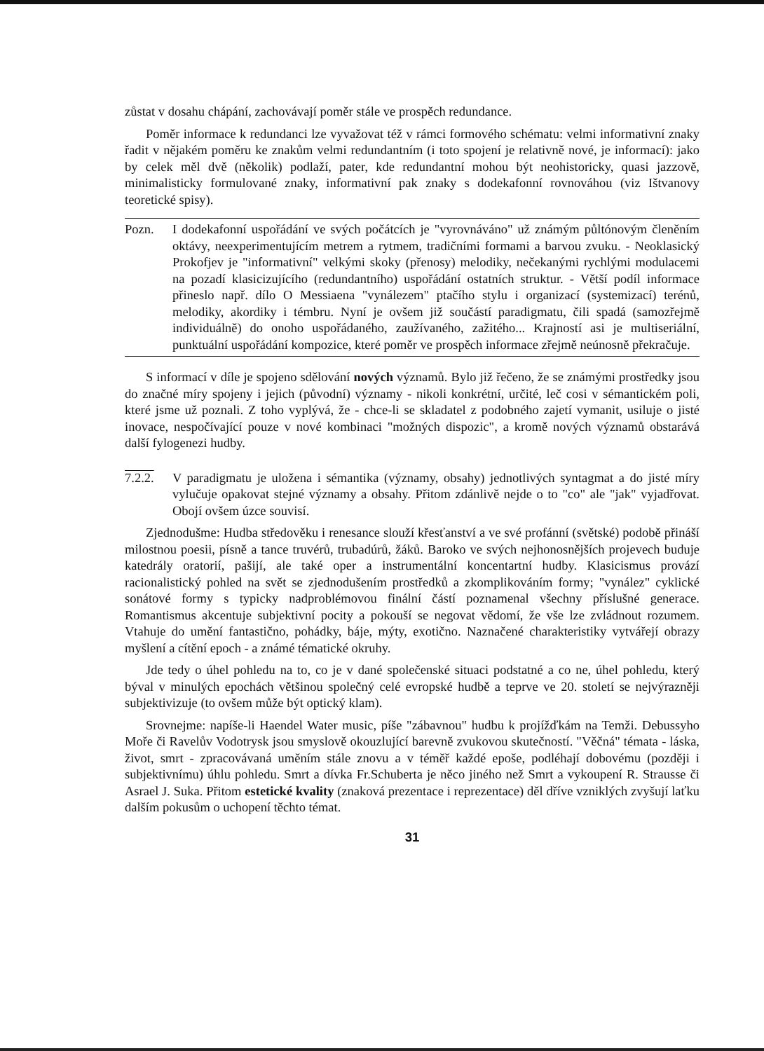zůstat v dosahu chápání, zachovávají poměr stále ve prospěch redundance.
Poměr informace k redundanci lze vyvažovat též v rámci formového schématu: velmi informativní znaky řadit v nějakém poměru ke znakům velmi redundantním (i toto spojení je relativně nové, je informací): jako by celek měl dvě (několik) podlaží, pater, kde redundantní mohou být neohistoricky, quasi jazzově, minimalisticky formulované znaky, informativní pak znaky s dodekafonní rovnováhou (viz Ištvanovy teoretické spisy).
Pozn. I dodekafonní uspořádání ve svých počátcích je "vyrovnáváno" už známým půltónovým členěním oktávy, neexperimentujícím metrem a rytmem, tradičními formami a barvou zvuku. - Neoklasický Prokofjev je "informativní" velkými skoky (přenosy) melodiky, nečekanými rychlými modulacemi na pozadí klasicizujícího (redundantního) uspořádání ostatních struktur. - Větší podíl informace přineslo např. dílo O Messiaena "vynálezem" ptačího stylu i organizací (systemizací) terénů, melodiky, akordiky i témbru. Nyní je ovšem již součástí paradigmatu, čili spadá (samozřejmě individuálně) do onoho uspořádaného, zaužívaného, zažitého... Krajností asi je multiseriální, punktuální uspořádání kompozice, které poměr ve prospěch informace zřejmě neúnosně překračuje.
S informací v díle je spojeno sdělování nových významů. Bylo již řečeno, že se známými prostředky jsou do značné míry spojeny i jejich (původní) významy - nikoli konkrétní, určité, leč cosi v sémantickém poli, které jsme už poznali. Z toho vyplývá, že - chce-li se skladatel z podobného zajetí vymanit, usiluje o jisté inovace, nespočívající pouze v nové kombinaci "možných dispozic", a kromě nových významů obstarává další fylogenezi hudby.
7.2.2. V paradigmatu je uložena i sémantika (významy, obsahy) jednotlivých syntagmat a do jisté míry vylučuje opakovat stejné významy a obsahy. Přitom zdánlivě nejde o to "co" ale "jak" vyjadřovat. Obojí ovšem úzce souvisí.
Zjednodušme: Hudba středověku i renesance slouží křesťanství a ve své profánní (světské) podobě přináší milostnou poesii, písně a tance truvérů, trubadúrů, žáků. Baroko ve svých nejhonosnějších projevech buduje katedrály oratorií, pašijí, ale také oper a instrumentální koncentartní hudby. Klasicismus provází racionalistický pohled na svět se zjednodušením prostředků a zkomplikováním formy; "vynález" cyklické sonátové formy s typicky nadproblémovou finální částí poznamenal všechny příslušné generace. Romantismus akcentuje subjektivní pocity a pokouší se negovat vědomí, že vše lze zvládnout rozumem. Vtahuje do umění fantastično, pohádky, báje, mýty, exotično. Naznačené charakteristiky vytvářejí obrazy myšlení a cítění epoch - a známé tématické okruhy.
Jde tedy o úhel pohledu na to, co je v dané společenské situaci podstatné a co ne, úhel pohledu, který býval v minulých epochách většinou společný celé evropské hudbě a teprve ve 20. století se nejvýrazněji subjektivizuje (to ovšem může být optický klam).
Srovnejme: napíše-li Haendel Water music, píše "zábavnou" hudbu k projížďkám na Temži. Debussyho Moře či Ravelův Vodotrysk jsou smyslově okouzlující barevně zvukovou skutečností. "Věčná" témata - láska, život, smrt - zpracovávaná uměním stále znovu a v téměř každé epoše, podléhají dobovému (později i subjektivnímu) úhlu pohledu. Smrt a dívka Fr.Schuberta je něco jiného než Smrt a vykoupení R. Strausse či Asrael J. Suka. Přitom estetické kvality (znaková prezentace i reprezentace) děl dříve vzniklých zvyšují laťku dalším pokusům o uchopení těchto témat.
31